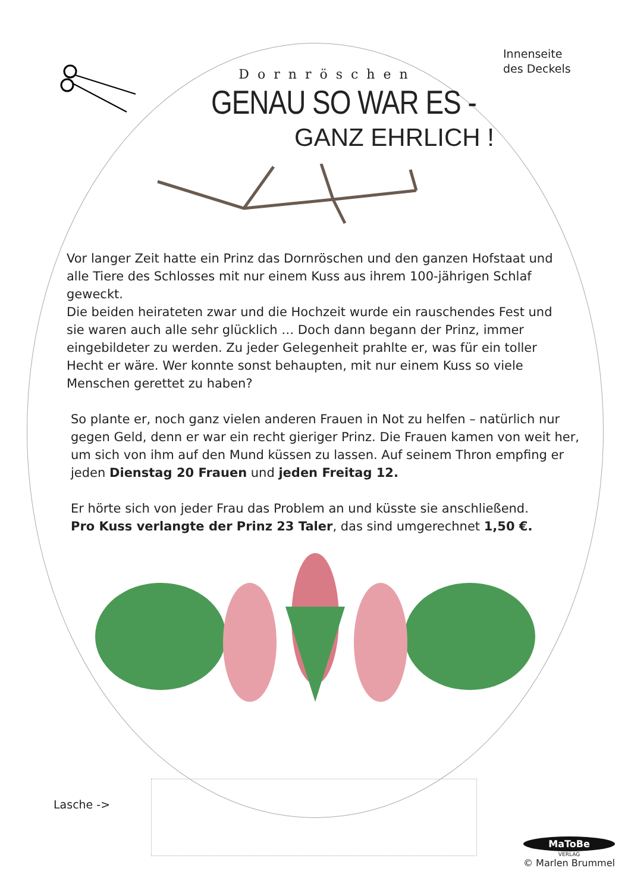Innenseite
des Deckels
Dornröschen
GENAU SO WAR ES -
GANZ EHRLICH !
Vor langer Zeit hatte ein Prinz das Dornröschen und den ganzen Hofstaat und alle Tiere des Schlosses mit nur einem Kuss aus ihrem 100-jährigen Schlaf geweckt.
Die beiden heirateten zwar und die Hochzeit wurde ein rauschendes Fest und sie waren auch alle sehr glücklich … Doch dann begann der Prinz, immer eingebildeter zu werden. Zu jeder Gelegenheit prahlte er, was für ein toller Hecht er wäre. Wer konnte sonst behaupten, mit nur einem Kuss so viele Menschen gerettet zu haben?
So plante er, noch ganz vielen anderen Frauen in Not zu helfen – natürlich nur gegen Geld, denn er war ein recht gieriger Prinz. Die Frauen kamen von weit her, um sich von ihm auf den Mund küssen zu lassen. Auf seinem Thron empfing er jeden Dienstag 20 Frauen und jeden Freitag 12.
Er hörte sich von jeder Frau das Problem an und küsste sie anschließend.
Pro Kuss verlangte der Prinz 23 Taler, das sind umgerechnet 1,50 €.
Lasche ->
MaToBe
VERLAG
© Marlen Brummel